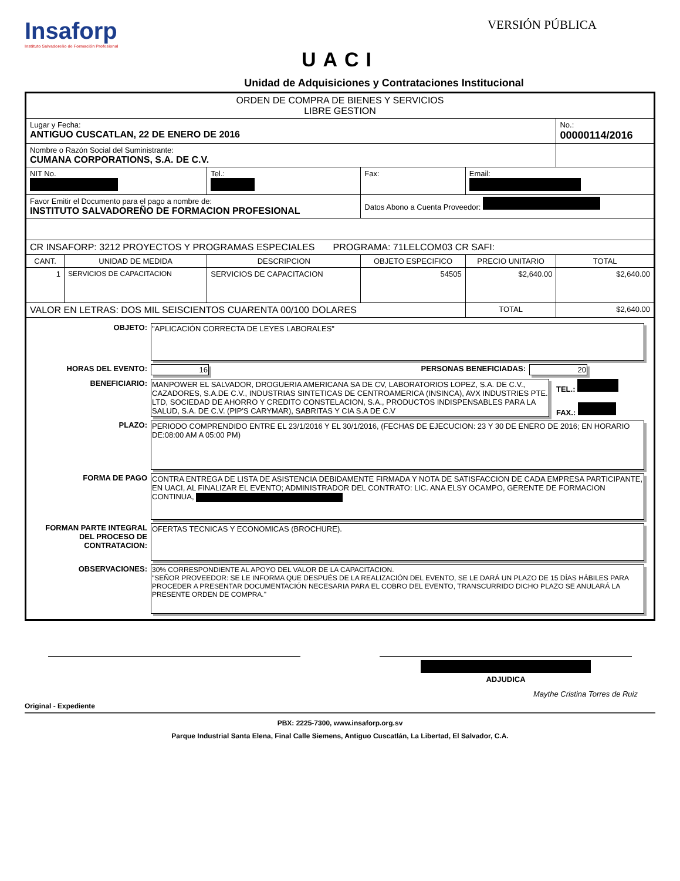Insaforp
Instituto Salvadoreño de Formación Profesional
VERSIÓN PÚBLICA
UACI
Unidad de Adquisiciones y Contrataciones Institucional
| ORDEN DE COMPRA DE BIENES Y SERVICIOS LIBRE GESTION | | | | | |
| Lugar y Fecha: ANTIGUO CUSCATLAN, 22 DE ENERO DE 2016 | | | | | No.: 00000114/2016 |
| Nombre o Razón Social del Suministrante: CUMANA CORPORATIONS, S.A. DE C.V. | | | | | |
| NIT No. | | Tel.: | Fax: | Email: | |
| Favor Emitir el Documento para el pago a nombre de: INSTITUTO SALVADOREÑO DE FORMACION PROFESIONAL | | | Datos Abono a Cuenta Proveedor: | | |
| CR INSAFORP: 3212 PROYECTOS Y PROGRAMAS ESPECIALES PROGRAMA: 71LELCOM03 CR SAFI: | | | | | |
| CANT. | UNIDAD DE MEDIDA | DESCRIPCION | OBJETO ESPECIFICO | PRECIO UNITARIO | TOTAL |
| 1 | SERVICIOS DE CAPACITACION | SERVICIOS DE CAPACITACION | 54505 | $2,640.00 | $2,640.00 |
| VALOR EN LETRAS: DOS MIL SEISCIENTOS CUARENTA 00/100 DOLARES | | | | TOTAL | $2,640.00 |
| OBJETO: "APLICACIÓN CORRECTA DE LEYES LABORALES" HORAS DEL EVENTO: 16 PERSONAS BENEFICIADAS: 20 BENEFICIARIO: MANPOWER EL SALVADOR, DROGUERIA AMERICANA SA DE CV, LABORATORIOS LOPEZ, S.A. DE C.V., CAZADORES, S.A.DE C.V., INDUSTRIAS SINTETICAS DE CENTROAMERICA (INSINCA), AVX INDUSTRIES PTE. LTD, SOCIEDAD DE AHORRO Y CREDITO CONSTELACION, S.A., PRODUCTOS INDISPENSABLES PARA LA SALUD, S.A. DE C.V. (PIP'S CARYMAR), SABRITAS Y CIA S.A DE C.V TEL.: FAX.: PLAZO: PERIODO COMPRENDIDO ENTRE EL 23/1/2016 Y EL 30/1/2016, (FECHAS DE EJECUCION: 23 Y 30 DE ENERO DE 2016; EN HORARIO DE:08:00 AM A 05:00 PM) FORMA DE PAGO CONTRA ENTREGA DE LISTA DE ASISTENCIA DEBIDAMENTE FIRMADA Y NOTA DE SATISFACCION DE CADA EMPRESA PARTICIPANTE, EN UACI, AL FINALIZAR EL EVENTO; ADMINISTRADOR DEL CONTRATO: LIC. ANA ELSY OCAMPO, GERENTE DE FORMACION CONTINUA, FORMAN PARTE INTEGRAL DEL PROCESO DE CONTRATACION: OFERTAS TECNICAS Y ECONOMICAS (BROCHURE). OBSERVACIONES: 30% CORRESPONDIENTE AL APOYO DEL VALOR DE LA CAPACITACION. "SEÑOR PROVEEDOR: SE LE INFORMA QUE DESPUÉS DE LA REALIZACIÓN DEL EVENTO, SE LE DARÁ UN PLAZO DE 15 DÍAS HÁBILES PARA PROCEDER A PRESENTAR DOCUMENTACIÓN NECESARIA PARA EL COBRO DEL EVENTO, TRANSCURRIDO DICHO PLAZO SE ANULARÁ LA PRESENTE ORDEN DE COMPRA." | | | | | |
ADJUDICA
Maythe Cristina Torres de Ruiz
Original - Expediente
PBX: 2225-7300, www.insaforp.org.sv
Parque Industrial Santa Elena, Final Calle Siemens, Antiguo Cuscatlán, La Libertad, El Salvador, C.A.